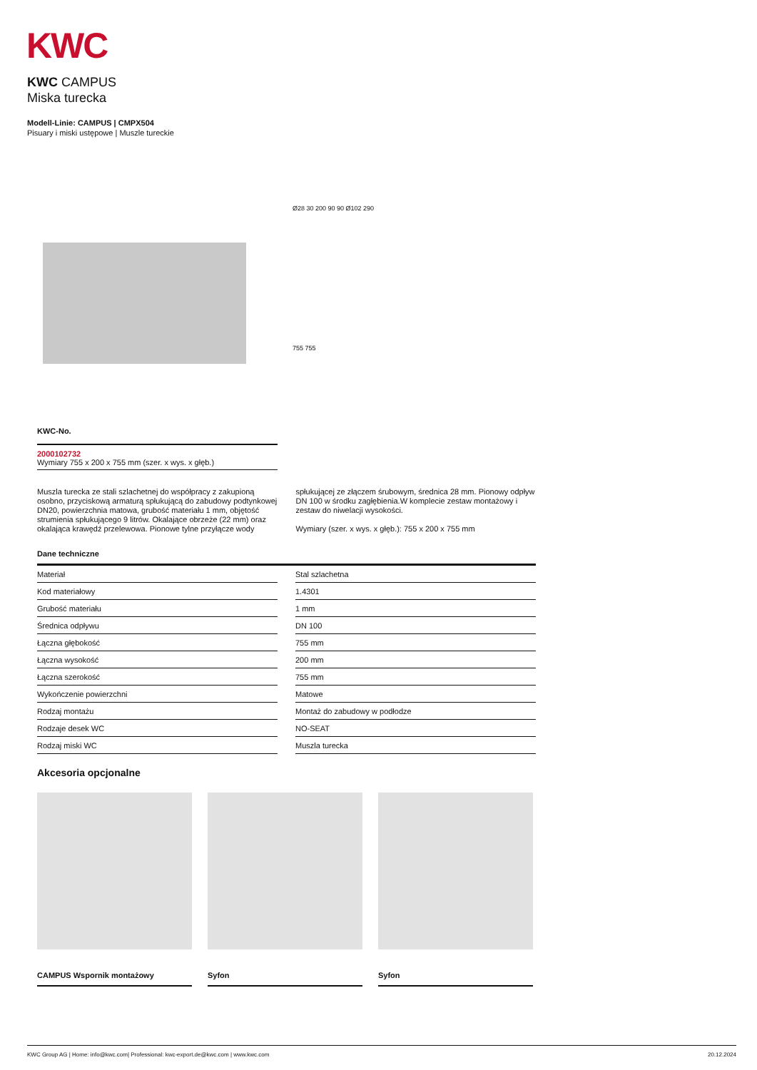KWC
KWC CAMPUS
Miska turecka
Modell-Linie: CAMPUS | CMPX504
Pisuary i miski ustępowe | Muszle tureckie
Ø28 30 200 90 90 Ø102 290
755 755
KWC-No.
2000102732
Wymiary 755 x 200 x 755 mm (szer. x wys. x głęb.)
Muszla turecka ze stali szlachetnej do współpracy z zakupioną osobno, przyciskową armaturą spłukującą do zabudowy podtynkowej DN20, powierzchnia matowa, grubość materiału 1 mm, objętość strumienia spłukującego 9 litrów. Okalające obrzeże (22 mm) oraz okalająca krawędź przelewowa. Pionowe tylne przyłącze wody spłukującej ze złączem śrubowym, średnica 28 mm. Pionowy odpływ DN 100 w środku zagłębienia.W komplecie zestaw montażowy i zestaw do niwelacji wysokości.
Wymiary (szer. x wys. x głęb.): 755 x 200 x 755 mm
Dane techniczne
| Materiał | | Stal szlachetna |
| Kod materiałowy | | 1.4301 |
| Grubość materiału | | 1 mm |
| Średnica odpływu | | DN 100 |
| Łączna głębokość | | 755 mm |
| Łączna wysokość | | 200 mm |
| Łączna szerokość | | 755 mm |
| Wykończenie powierzchni | | Matowe |
| Rodzaj montażu | | Montaż do zabudowy w podłodze |
| Rodzaje desek WC | | NO-SEAT |
| Rodzaj miski WC | | Muszla turecka |
Akcesoria opcjonalne
CAMPUS Wspornik montażowy Syfon Syfon
KWC Group AG | Home: info@kwc.com| Professional: kwc-export.de@kwc.com | www.kwc.com 20.12.2024